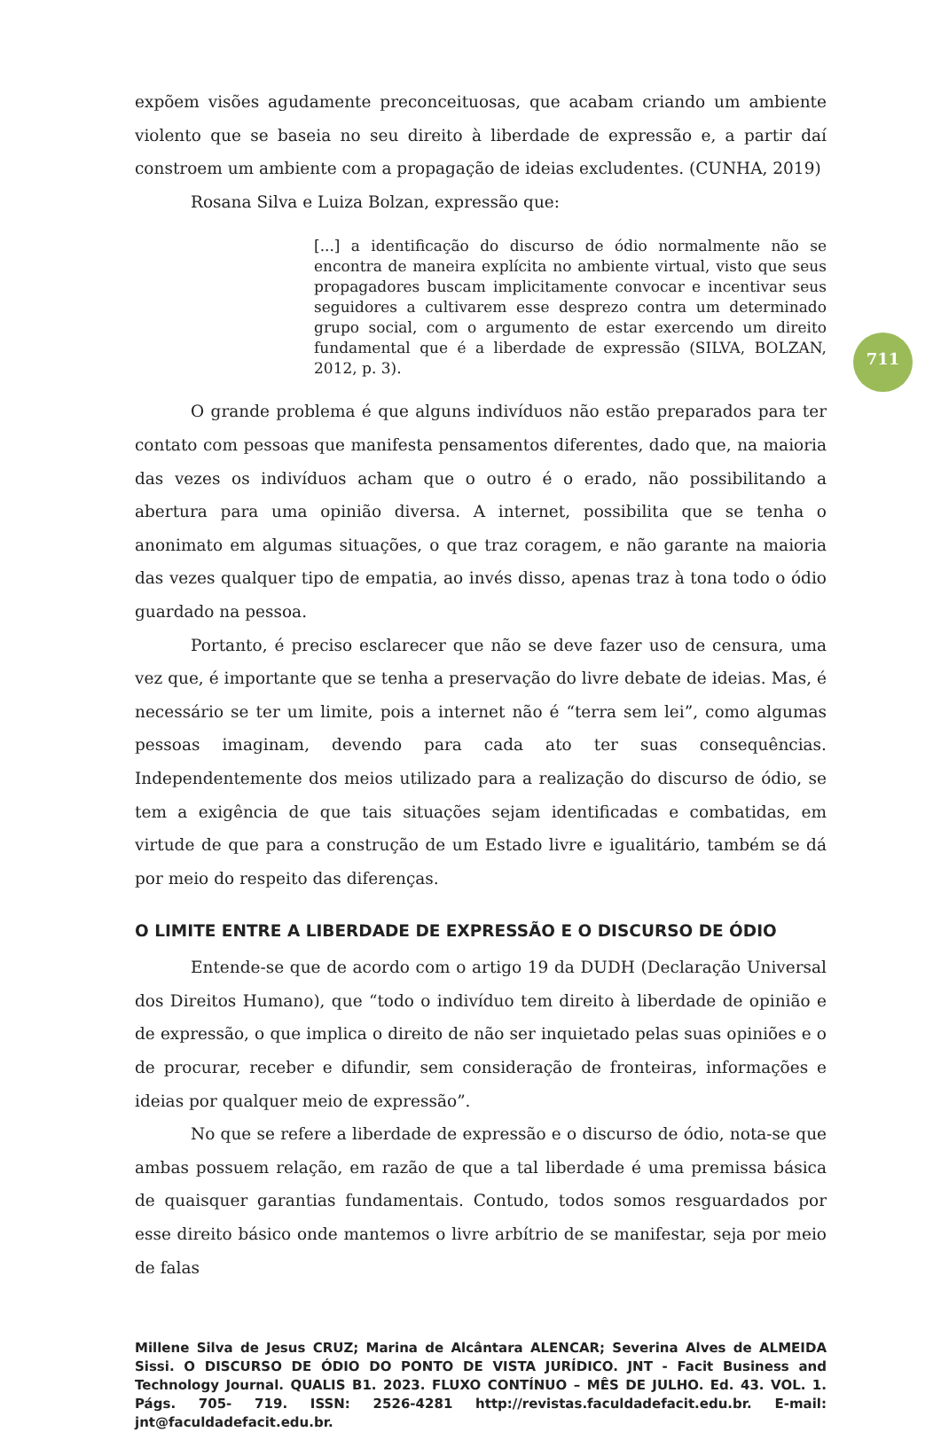711
expõem visões agudamente preconceituosas, que acabam criando um ambiente violento que se baseia no seu direito à liberdade de expressão e, a partir daí constroem um ambiente com a propagação de ideias excludentes. (CUNHA, 2019)
Rosana Silva e Luiza Bolzan, expressão que:
[...] a identificação do discurso de ódio normalmente não se encontra de maneira explícita no ambiente virtual, visto que seus propagadores buscam implicitamente convocar e incentivar seus seguidores a cultivarem esse desprezo contra um determinado grupo social, com o argumento de estar exercendo um direito fundamental que é a liberdade de expressão (SILVA, BOLZAN, 2012, p. 3).
O grande problema é que alguns indivíduos não estão preparados para ter contato com pessoas que manifesta pensamentos diferentes, dado que, na maioria das vezes os indivíduos acham que o outro é o erado, não possibilitando a abertura para uma opinião diversa. A internet, possibilita que se tenha o anonimato em algumas situações, o que traz coragem, e não garante na maioria das vezes qualquer tipo de empatia, ao invés disso, apenas traz à tona todo o ódio guardado na pessoa.
Portanto, é preciso esclarecer que não se deve fazer uso de censura, uma vez que, é importante que se tenha a preservação do livre debate de ideias. Mas, é necessário se ter um limite, pois a internet não é “terra sem lei”, como algumas pessoas imaginam, devendo para cada ato ter suas consequências. Independentemente dos meios utilizado para a realização do discurso de ódio, se tem a exigência de que tais situações sejam identificadas e combatidas, em virtude de que para a construção de um Estado livre e igualitário, também se dá por meio do respeito das diferenças.
O LIMITE ENTRE A LIBERDADE DE EXPRESSÃO E O DISCURSO DE ÓDIO
Entende-se que de acordo com o artigo 19 da DUDH (Declaração Universal dos Direitos Humano), que “todo o indivíduo tem direito à liberdade de opinião e de expressão, o que implica o direito de não ser inquietado pelas suas opiniões e o de procurar, receber e difundir, sem consideração de fronteiras, informações e ideias por qualquer meio de expressão”.
No que se refere a liberdade de expressão e o discurso de ódio, nota-se que ambas possuem relação, em razão de que a tal liberdade é uma premissa básica de quaisquer garantias fundamentais. Contudo, todos somos resguardados por esse direito básico onde mantemos o livre arbítrio de se manifestar, seja por meio de falas
Millene Silva de Jesus CRUZ; Marina de Alcântara ALENCAR; Severina Alves de ALMEIDA Sissi. O DISCURSO DE ÓDIO DO PONTO DE VISTA JURÍDICO. JNT - Facit Business and Technology Journal. QUALIS B1. 2023. FLUXO CONTÍNUO – MÊS DE JULHO. Ed. 43. VOL. 1. Págs. 705- 719. ISSN: 2526-4281 http://revistas.faculdadefacit.edu.br. E-mail: jnt@faculdadefacit.edu.br.